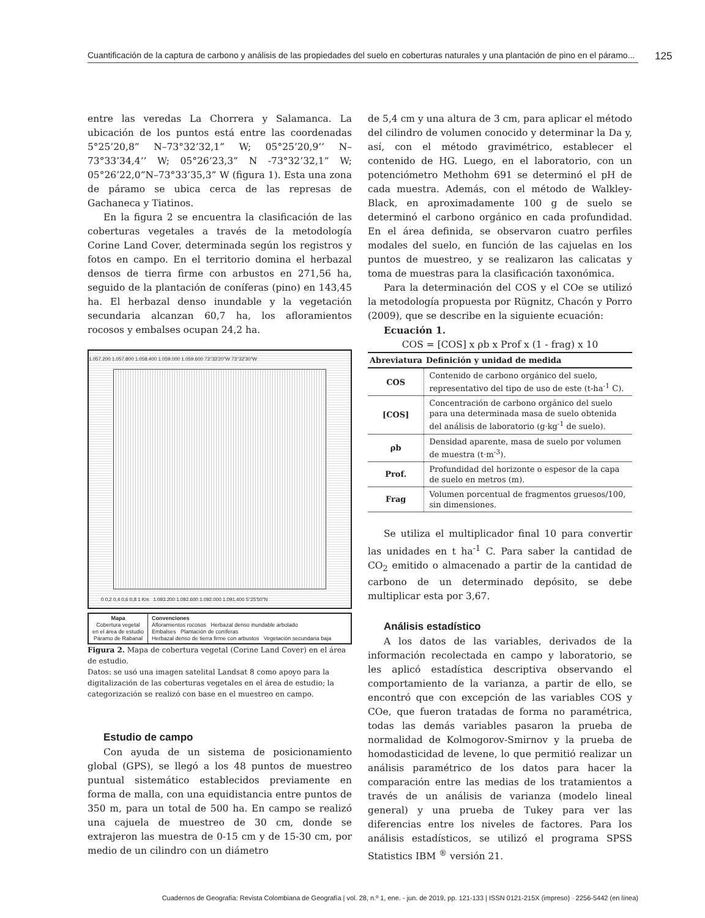Cuantificación de la captura de carbono y análisis de las propiedades del suelo en coberturas naturales y una plantación de pino en el páramo...
125
entre las veredas La Chorrera y Salamanca. La ubicación de los puntos está entre las coordenadas 5°25’20,8” N–73°32’32,1” W; 05°25’20,9’’ N–73°33’34,4’’ W; 05°26’23,3” N -73°32’32,1” W; 05°26’22,0”N–73°33’35,3” W (figura 1). Esta una zona de páramo se ubica cerca de las represas de Gachaneca y Tiatinos.
En la figura 2 se encuentra la clasificación de las coberturas vegetales a través de la metodología Corine Land Cover, determinada según los registros y fotos en campo. En el territorio domina el herbazal densos de tierra firme con arbustos en 271,56 ha, seguido de la plantación de coníferas (pino) en 143,45 ha. El herbazal denso inundable y la vegetación secundaria alcanzan 60,7 ha, los afloramientos rocosos y embalses ocupan 24,2 ha.
1.057.200 1.057.800 1.058.400 1.059.000 1.059.600 73°33'20"W 73°32'30"W
0 0,2 0,4 0,6 0,8 1 Km 1.093.200 1.092.600 1.092.000 1.091.400 5°25'50"N
Mapa
Cobertura vegetal
en el área de estudio
Páramo de Rabanal
Convenciones
Afloramientos rocosos Herbazal denso inundable arbolado
Embalses Plantación de coníferas
Herbazal denso de tierra firme con arbustos Vegetación secundaria baja
Figura 2. Mapa de cobertura vegetal (Corine Land Cover) en el área de estudio.
Datos: se usó una imagen satelital Landsat 8 como apoyo para la digitalización de las coberturas vegetales en el área de estudio; la categorización se realizó con base en el muestreo en campo.
Estudio de campo
Con ayuda de un sistema de posicionamiento global (GPS), se llegó a los 48 puntos de muestreo puntual sistemático establecidos previamente en forma de malla, con una equidistancia entre puntos de 350 m, para un total de 500 ha. En campo se realizó una cajuela de muestreo de 30 cm, donde se extrajeron las muestra de 0-15 cm y de 15-30 cm, por medio de un cilindro con un diámetro
de 5,4 cm y una altura de 3 cm, para aplicar el método del cilindro de volumen conocido y determinar la Da y, así, con el método gravimétrico, establecer el contenido de HG. Luego, en el laboratorio, con un potenciómetro Methohm 691 se determinó el pH de cada muestra. Además, con el método de Walkley-Black, en aproximadamente 100 g de suelo se determinó el carbono orgánico en cada profundidad. En el área definida, se observaron cuatro perfiles modales del suelo, en función de las cajuelas en los puntos de muestreo, y se realizaron las calicatas y toma de muestras para la clasificación taxonómica.
Para la determinación del COS y el COe se utilizó la metodología propuesta por Rügnitz, Chacón y Porro (2009), que se describe en la siguiente ecuación:
Ecuación 1.
COS = [COS] x ρb x Prof x (1 - frag) x 10
| Abreviatura | Definición y unidad de medida |
| --- | --- |
| COS | Contenido de carbono orgánico del suelo, representativo del tipo de uso de este (t-ha<sup>-1</sup> C). |
| [COS] | Concentración de carbono orgánico del suelo para una determinada masa de suelo obtenida del análisis de laboratorio (g·kg<sup>-1</sup> de suelo). |
| ρb | Densidad aparente, masa de suelo por volumen de muestra (t·m<sup>-3</sup>). |
| Prof. | Profundidad del horizonte o espesor de la capa de suelo en metros (m). |
| Frag | Volumen porcentual de fragmentos gruesos/100, sin dimensiones. |
Se utiliza el multiplicador final 10 para convertir las unidades en t ha<sup>-1</sup> C. Para saber la cantidad de CO<sub>2</sub> emitido o almacenado a partir de la cantidad de carbono de un determinado depósito, se debe multiplicar esta por 3,67.
Análisis estadístico
A los datos de las variables, derivados de la información recolectada en campo y laboratorio, se les aplicó estadística descriptiva observando el comportamiento de la varianza, a partir de ello, se encontró que con excepción de las variables COS y COe, que fueron tratadas de forma no paramétrica, todas las demás variables pasaron la prueba de normalidad de Kolmogorov-Smirnov y la prueba de homodasticidad de levene, lo que permitió realizar un análisis paramétrico de los datos para hacer la comparación entre las medias de los tratamientos a través de un análisis de varianza (modelo lineal general) y una prueba de Tukey para ver las diferencias entre los niveles de factores. Para los análisis estadísticos, se utilizó el programa SPSS Statistics IBM <sup>®</sup> versión 21.
Cuadernos de Geografía: Revista Colombiana de Geografía | vol. 28, n.º 1, ene. - jun. de 2019, pp. 121-133 | ISSN 0121-215X (impreso) · 2256-5442 (en línea)